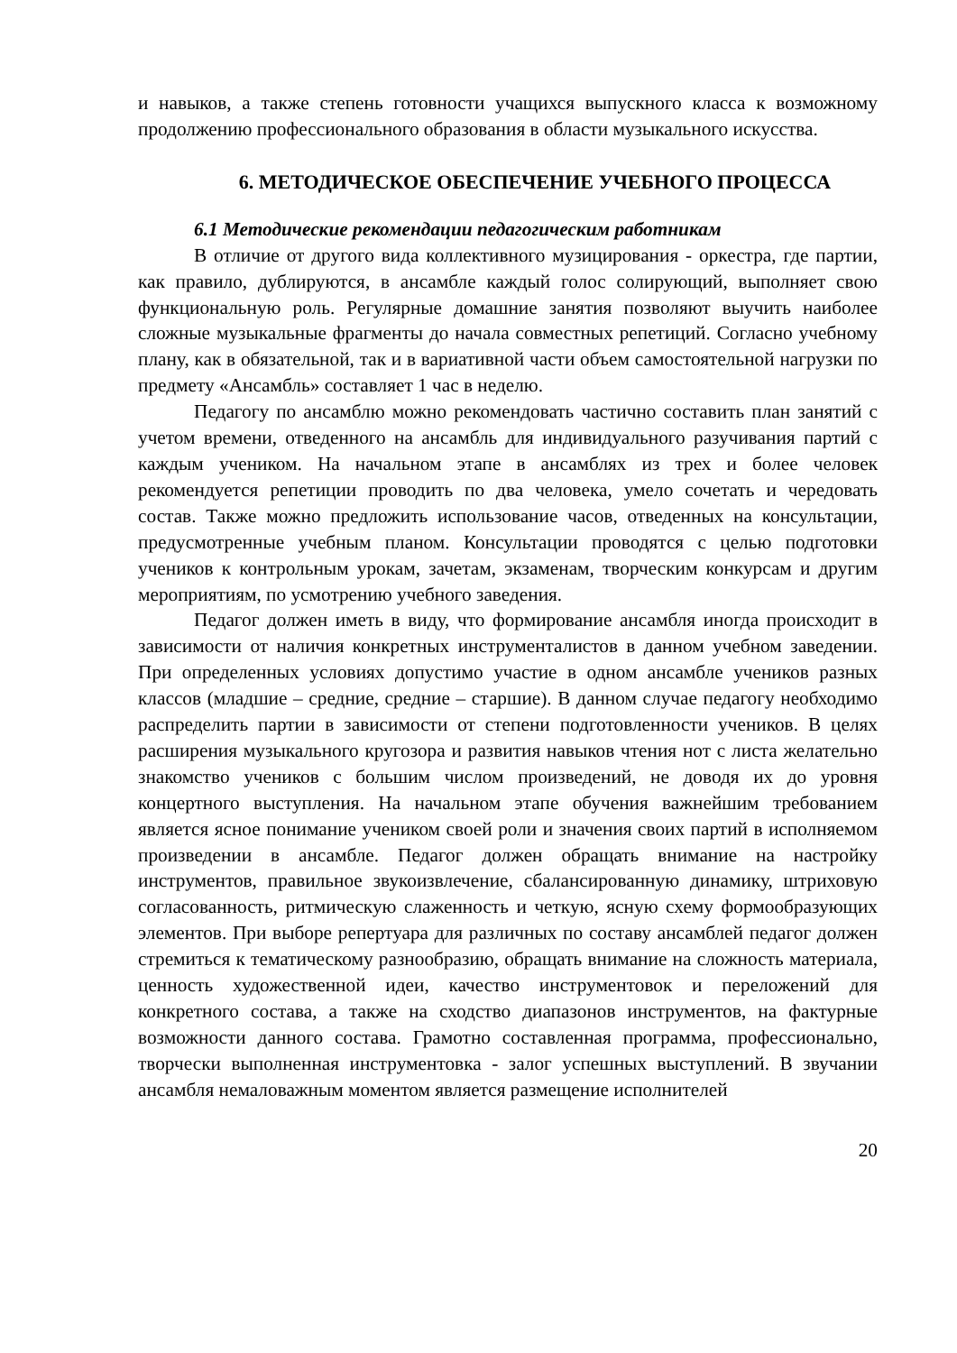и навыков, а также степень готовности учащихся выпускного класса к возможному продолжению профессионального образования в области музыкального искусства.
6. МЕТОДИЧЕСКОЕ ОБЕСПЕЧЕНИЕ УЧЕБНОГО ПРОЦЕССА
6.1 Методические рекомендации педагогическим работникам
В отличие от другого вида коллективного музицирования - оркестра, где партии, как правило, дублируются, в ансамбле каждый голос солирующий, выполняет свою функциональную роль. Регулярные домашние занятия позволяют выучить наиболее сложные музыкальные фрагменты до начала совместных репетиций. Согласно учебному плану, как в обязательной, так и в вариативной части объем самостоятельной нагрузки по предмету «Ансамбль» составляет 1 час в неделю.
Педагогу по ансамблю можно рекомендовать частично составить план занятий с учетом времени, отведенного на ансамбль для индивидуального разучивания партий с каждым учеником. На начальном этапе в ансамблях из трех и более человек рекомендуется репетиции проводить по два человека, умело сочетать и чередовать состав. Также можно предложить использование часов, отведенных на консультации, предусмотренные учебным планом. Консультации проводятся с целью подготовки учеников к контрольным урокам, зачетам, экзаменам, творческим конкурсам и другим мероприятиям, по усмотрению учебного заведения.
Педагог должен иметь в виду, что формирование ансамбля иногда происходит в зависимости от наличия конкретных инструменталистов в данном учебном заведении. При определенных условиях допустимо участие в одном ансамбле учеников разных классов (младшие – средние, средние – старшие). В данном случае педагогу необходимо распределить партии в зависимости от степени подготовленности учеников. В целях расширения музыкального кругозора и развития навыков чтения нот с листа желательно знакомство учеников с большим числом произведений, не доводя их до уровня концертного выступления. На начальном этапе обучения важнейшим требованием является ясное понимание учеником своей роли и значения своих партий в исполняемом произведении в ансамбле. Педагог должен обращать внимание на настройку инструментов, правильное звукоизвлечение, сбалансированную динамику, штриховую согласованность, ритмическую слаженность и четкую, ясную схему формообразующих элементов. При выборе репертуара для различных по составу ансамблей педагог должен стремиться к тематическому разнообразию, обращать внимание на сложность материала, ценность художественной идеи, качество инструментовок и переложений для конкретного состава, а также на сходство диапазонов инструментов, на фактурные возможности данного состава. Грамотно составленная программа, профессионально, творчески выполненная инструментовка - залог успешных выступлений. В звучании ансамбля немаловажным моментом является размещение исполнителей
20